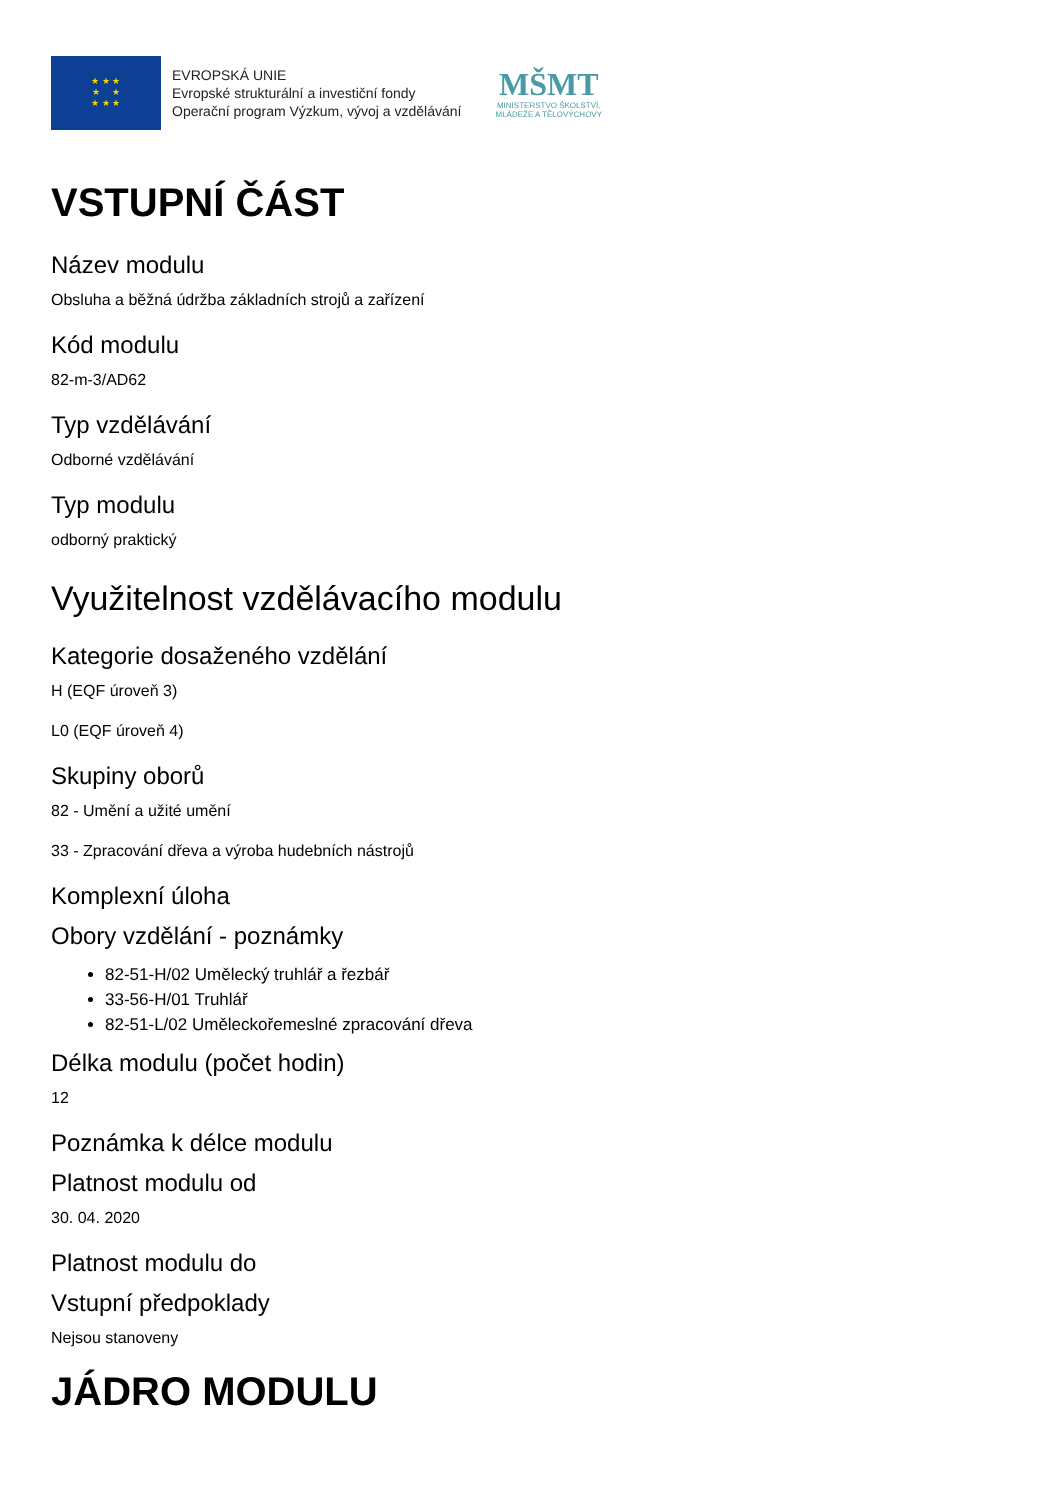★ ★ ★
★ ★
★ ★ ★
EVROPSKÁ UNIE
Evropské strukturální a investiční fondy
Operační program Výzkum, vývoj a vzdělávání
MŠMT
MINISTERSTVO ŠKOLSTVÍ,
MLÁDEŽE A TĚLOVÝCHOVY
VSTUPNÍ ČÁST
Název modulu
Obsluha a běžná údržba základních strojů a zařízení
Kód modulu
82-m-3/AD62
Typ vzdělávání
Odborné vzdělávání
Typ modulu
odborný praktický
Využitelnost vzdělávacího modulu
Kategorie dosaženého vzdělání
H (EQF úroveň 3)
L0 (EQF úroveň 4)
Skupiny oborů
82 - Umění a užité umění
33 - Zpracování dřeva a výroba hudebních nástrojů
Komplexní úloha
Obory vzdělání - poznámky
82-51-H/02 Umělecký truhlář a řezbář
33-56-H/01 Truhlář
82-51-L/02 Uměleckořemeslné zpracování dřeva
Délka modulu (počet hodin)
12
Poznámka k délce modulu
Platnost modulu od
30. 04. 2020
Platnost modulu do
Vstupní předpoklady
Nejsou stanoveny
JÁDRO MODULU